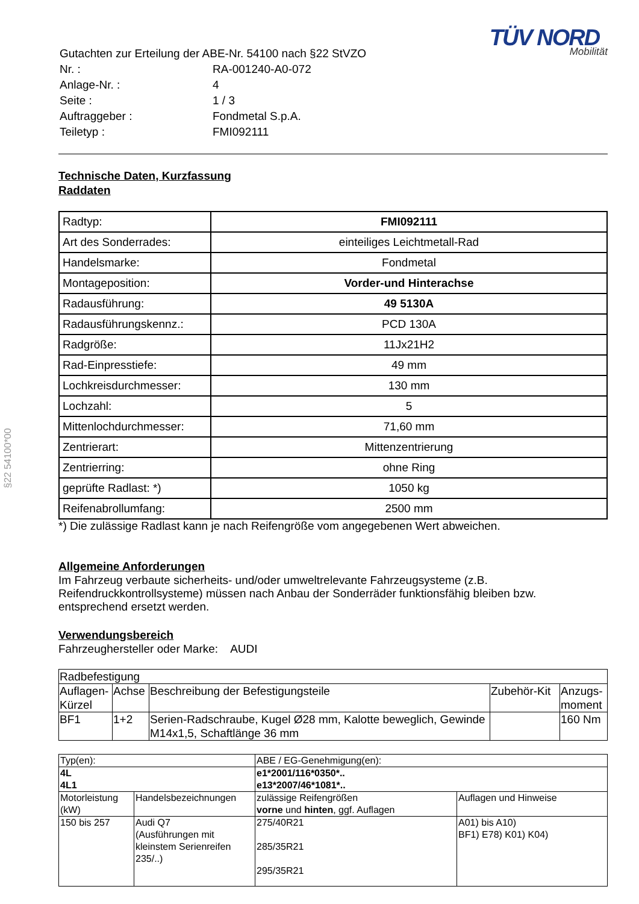§22 54100*00
| Gutachten zur Erteilung der ABE-Nr. 54100 nach §22 StVZO | |
| Nr. : | RA-001240-A0-072 |
| Anlage-Nr. : | 4 |
| Seite : | 1 / 3 |
| Auftraggeber : | Fondmetal S.p.A. |
| Teiletyp : | FMI092111 |
TÜV NORD
Mobilität
Technische Daten, Kurzfassung
Raddaten
| Radtyp: | FMI092111 |
| Art des Sonderrades: | einteiliges Leichtmetall-Rad |
| Handelsmarke: | Fondmetal |
| Montageposition: | Vorder-und Hinterachse |
| Radausführung: | 49 5130A |
| Radausführungskennz.: | PCD 130A |
| Radgröße: | 11Jx21H2 |
| Rad-Einpresstiefe: | 49 mm |
| Lochkreisdurchmesser: | 130 mm |
| Lochzahl: | 5 |
| Mittenlochdurchmesser: | 71,60 mm |
| Zentrierart: | Mittenzentrierung |
| Zentrierring: | ohne Ring |
| geprüfte Radlast: *) | 1050 kg |
| Reifenabrollumfang: | 2500 mm |
*) Die zulässige Radlast kann je nach Reifengröße vom angegebenen Wert abweichen.
Allgemeine Anforderungen
Im Fahrzeug verbaute sicherheits- und/oder umweltrelevante Fahrzeugsysteme (z.B. Reifendruckkontrollsysteme) müssen nach Anbau der Sonderräder funktionsfähig bleiben bzw. entsprechend ersetzt werden.
Verwendungsbereich
Fahrzeughersteller oder Marke: AUDI
| Radbefestigung | | | | |
| Auflagen-Kürzel | Achse | Beschreibung der Befestigungsteile | Zubehör-Kit | Anzugs-moment |
| BF1 | 1+2 | Serien-Radschraube, Kugel Ø28 mm, Kalotte beweglich, Gewinde M14x1,5, Schaftlänge 36 mm | | 160 Nm |
| Typ(en): | | ABE / EG-Genehmigung(en): | |
| 4L 4L1 | | e1*2001/116*0350*.. e13*2007/46*1081*.. | |
| Motorleistung (kW) | Handelsbezeichnungen | zulässige Reifengrößen vorne und hinten , ggf. Auflagen | Auflagen und Hinweise |
| 150 bis 257 | Audi Q7 (Ausführungen mit kleinstem Serienreifen 235/..) | 275/40R21 285/35R21 295/35R21 | A01) bis A10) BF1) E78) K01) K04) |